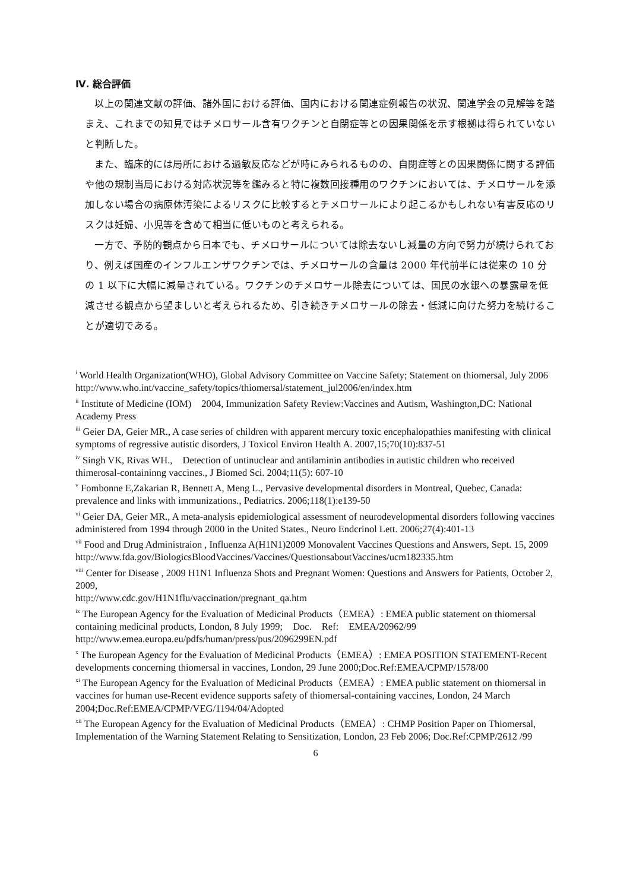Ⅳ. 総合評価
以上の関連文献の評価、諸外国における評価、国内における関連症例報告の状況、関連学会の見解等を踏まえ、これまでの知見ではチメロサール含有ワクチンと自閉症等との因果関係を示す根拠は得られていないと判断した。
また、臨床的には局所における過敏反応などが時にみられるものの、自閉症等との因果関係に関する評価や他の規制当局における対応状況等を鑑みると特に複数回接種用のワクチンにおいては、チメロサールを添加しない場合の病原体汚染によるリスクに比較するとチメロサールにより起こるかもしれない有害反応のリスクは妊婦、小児等を含めて相当に低いものと考えられる。
一方で、予防的観点から日本でも、チメロサールについては除去ないし減量の方向で努力が続けられており、例えば国産のインフルエンザワクチンでは、チメロサールの含量は 2000 年代前半には従来の 10 分の 1 以下に大幅に減量されている。ワクチンのチメロサール除去については、国民の水銀への暴露量を低減させる観点から望ましいと考えられるため、引き続きチメロサールの除去・低減に向けた努力を続けることが適切である。
<sup>i</sup> World Health Organization(WHO), Global Advisory Committee on Vaccine Safety; Statement on thiomersal, July 2006
http://www.who.int/vaccine_safety/topics/thiomersal/statement_jul2006/en/index.htm
<sup>ii</sup> Institute of Medicine (IOM)　2004, Immunization Safety Review:Vaccines and Autism, Washington,DC: National Academy Press
<sup>iii</sup> Geier DA, Geier MR., A case series of children with apparent mercury toxic encephalopathies manifesting with clinical symptoms of regressive autistic disorders, J Toxicol Environ Health A. 2007,15;70(10):837-51
<sup>iv</sup> Singh VK, Rivas WH.,　Detection of untinuclear and antilaminin antibodies in autistic children who received thimerosal-containinng vaccines., J Biomed Sci. 2004;11(5): 607-10
<sup>v</sup> Fombonne E,Zakarian R, Bennett A, Meng L., Pervasive developmental disorders in Montreal, Quebec, Canada: prevalence and links with immunizations., Pediatrics. 2006;118(1):e139-50
<sup>vi</sup> Geier DA, Geier MR., A meta-analysis epidemiological assessment of neurodevelopmental disorders following vaccines administered from 1994 through 2000 in the United States., Neuro Endcrinol Lett. 2006;27(4):401-13
<sup>vii</sup> Food and Drug Administraion , Influenza A(H1N1)2009 Monovalent Vaccines Questions and Answers, Sept. 15, 2009
http://www.fda.gov/BiologicsBloodVaccines/Vaccines/QuestionsaboutVaccines/ucm182335.htm
<sup>viii</sup> Center for Disease , 2009 H1N1 Influenza Shots and Pregnant Women: Questions and Answers for Patients, October 2, 2009,
http://www.cdc.gov/H1N1flu/vaccination/pregnant_qa.htm
<sup>ix</sup> The European Agency for the Evaluation of Medicinal Products（EMEA）: EMEA public statement on thiomersal containing medicinal products, London, 8 July 1999;　Doc.　Ref:　EMEA/20962/99
http://www.emea.europa.eu/pdfs/human/press/pus/2096299EN.pdf
<sup>x</sup> The European Agency for the Evaluation of Medicinal Products（EMEA）: EMEA POSITION STATEMENT-Recent developments concerning thiomersal in vaccines, London, 29 June 2000;Doc.Ref:EMEA/CPMP/1578/00
<sup>xi</sup> The European Agency for the Evaluation of Medicinal Products（EMEA）: EMEA public statement on thiomersal in vaccines for human use-Recent evidence supports safety of thiomersal-containing vaccines, London, 24 March 2004;Doc.Ref:EMEA/CPMP/VEG/1194/04/Adopted
<sup>xii</sup> The European Agency for the Evaluation of Medicinal Products（EMEA）: CHMP Position Paper on Thiomersal, Implementation of the Warning Statement Relating to Sensitization, London, 23 Feb 2006; Doc.Ref:CPMP/2612 /99
6